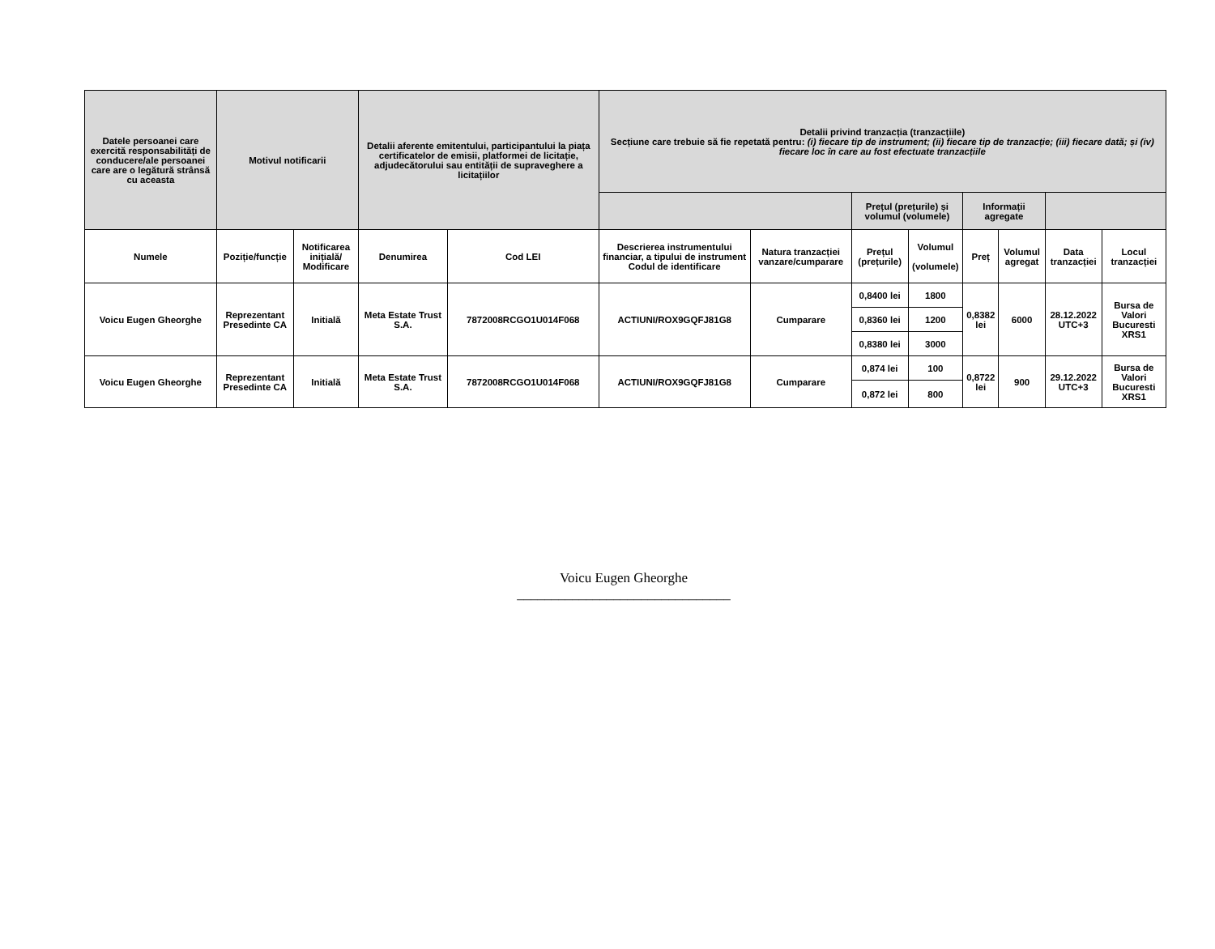| Datele persoanei care exercită responsabilități de conducere/ale persoanei care are o legătură strânsă cu aceasta | Motivul notificarii | | Detalii aferente emitentului, participantului la piața certificatelor de emisii, platformei de licitație, adjudecătorului sau entității de supraveghere a licitațiilor | | Detalii privind tranzacția (tranzacțiile) Secțiune care trebuie să fie repetată pentru: (i) fiecare tip de instrument; (ii) fiecare tip de tranzacție; (iii) fiecare dată; și (iv) fiecare loc în care au fost efectuate tranzacțiile | | | | | | | |
| --- | --- | --- | --- | --- | --- | --- | --- | --- | --- | --- | --- | --- |
| | | | | | | | Prețul (prețurile) și volumul (volumele) | | Informații agregate | | | |
| Numele | Poziție/funcție | Notificarea inițială/ Modificare | Denumirea | Cod LEI | Descrierea instrumentului financiar, a tipului de instrument Codul de identificare | Natura tranzacției vanzare/cumparare | Prețul (prețurile) | Volumul (volumele) | Preț | Volumul agregat | Data tranzacției | Locul tranzacției |
| Voicu Eugen Gheorghe | Reprezentant Presedinte CA | Initială | Meta Estate Trust S.A. | 7872008RCGO1U014F068 | ACTIUNI/ROX9GQFJ81G8 | Cumparare | 0,8400 lei | 1800 | 0,8382 lei | 6000 | 28.12.2022 UTC+3 | Bursa de Valori Bucuresti XRS1 |
| | | | | | | | 0,8360 lei | 1200 | | | | |
| | | | | | | | 0,8380 lei | 3000 | | | | |
| Voicu Eugen Gheorghe | Reprezentant Presedinte CA | Initială | Meta Estate Trust S.A. | 7872008RCGO1U014F068 | ACTIUNI/ROX9GQFJ81G8 | Cumparare | 0,874 lei | 100 | 0,8722 lei | 900 | 29.12.2022 UTC+3 | Bursa de Valori Bucuresti XRS1 |
| | | | | | | | 0,872 lei | 800 | | | | |
Voicu Eugen Gheorghe
_______________________________